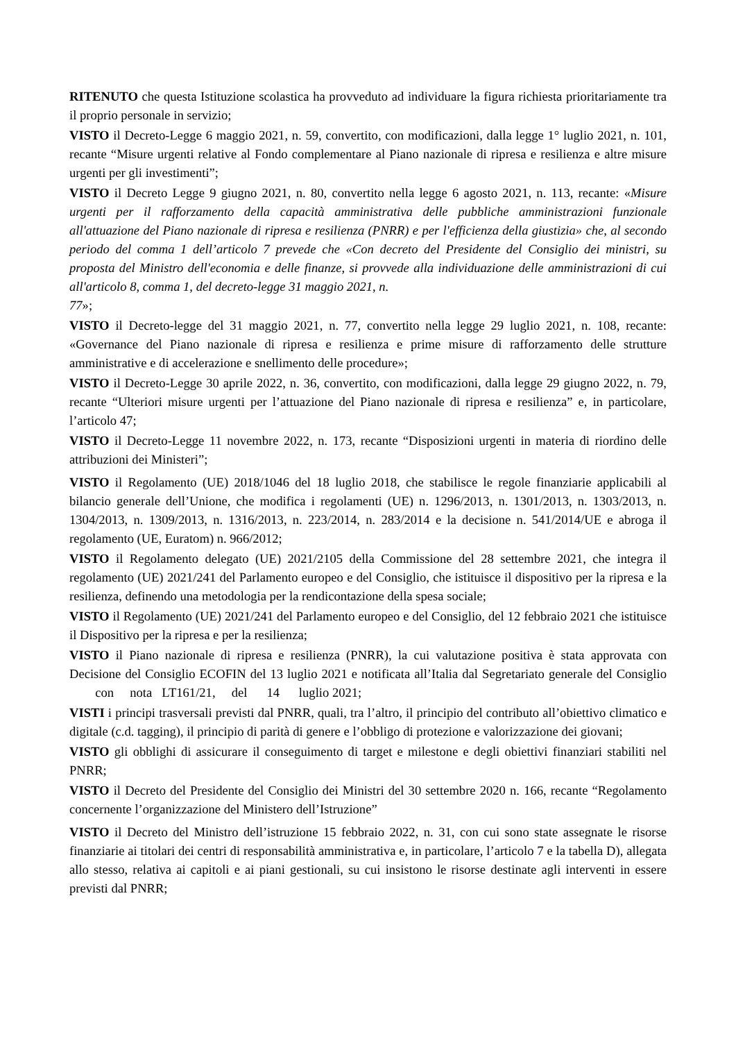RITENUTO che questa Istituzione scolastica ha provveduto ad individuare la figura richiesta prioritariamente tra il proprio personale in servizio;
VISTO il Decreto-Legge 6 maggio 2021, n. 59, convertito, con modificazioni, dalla legge 1° luglio 2021, n. 101, recante “Misure urgenti relative al Fondo complementare al Piano nazionale di ripresa e resilienza e altre misure urgenti per gli investimenti”;
VISTO il Decreto Legge 9 giugno 2021, n. 80, convertito nella legge 6 agosto 2021, n. 113, recante: «Misure urgenti per il rafforzamento della capacità amministrativa delle pubbliche amministrazioni funzionale all'attuazione del Piano nazionale di ripresa e resilienza (PNRR) e per l'efficienza della giustizia» che, al secondo periodo del comma 1 dell’articolo 7 prevede che «Con decreto del Presidente del Consiglio dei ministri, su proposta del Ministro dell'economia e delle finanze, si provvede alla individuazione delle amministrazioni di cui all'articolo 8, comma 1, del decreto-legge 31 maggio 2021, n.
77»;
VISTO il Decreto-legge del 31 maggio 2021, n. 77, convertito nella legge 29 luglio 2021, n. 108, recante: «Governance del Piano nazionale di ripresa e resilienza e prime misure di rafforzamento delle strutture amministrative e di accelerazione e snellimento delle procedure»;
VISTO il Decreto-Legge 30 aprile 2022, n. 36, convertito, con modificazioni, dalla legge 29 giugno 2022, n. 79, recante “Ulteriori misure urgenti per l’attuazione del Piano nazionale di ripresa e resilienza” e, in particolare, l’articolo 47;
VISTO il Decreto-Legge 11 novembre 2022, n. 173, recante “Disposizioni urgenti in materia di riordino delle attribuzioni dei Ministeri”;
VISTO il Regolamento (UE) 2018/1046 del 18 luglio 2018, che stabilisce le regole finanziarie applicabili al bilancio generale dell’Unione, che modifica i regolamenti (UE) n. 1296/2013, n. 1301/2013, n. 1303/2013, n. 1304/2013, n. 1309/2013, n. 1316/2013, n. 223/2014, n. 283/2014 e la decisione n. 541/2014/UE e abroga il regolamento (UE, Euratom) n. 966/2012;
VISTO il Regolamento delegato (UE) 2021/2105 della Commissione del 28 settembre 2021, che integra il regolamento (UE) 2021/241 del Parlamento europeo e del Consiglio, che istituisce il dispositivo per la ripresa e la resilienza, definendo una metodologia per la rendicontazione della spesa sociale;
VISTO il Regolamento (UE) 2021/241 del Parlamento europeo e del Consiglio, del 12 febbraio 2021 che istituisce il Dispositivo per la ripresa e per la resilienza;
VISTO il Piano nazionale di ripresa e resilienza (PNRR), la cui valutazione positiva è stata approvata con Decisione del Consiglio ECOFIN del 13 luglio 2021 e notificata all’Italia dal Segretariato generale del Consiglio con nota LT161/21, del 14 luglio 2021;
VISTI i principi trasversali previsti dal PNRR, quali, tra l’altro, il principio del contributo all’obiettivo climatico e digitale (c.d. tagging), il principio di parità di genere e l’obbligo di protezione e valorizzazione dei giovani;
VISTO gli obblighi di assicurare il conseguimento di target e milestone e degli obiettivi finanziari stabiliti nel PNRR;
VISTO il Decreto del Presidente del Consiglio dei Ministri del 30 settembre 2020 n. 166, recante “Regolamento concernente l’organizzazione del Ministero dell’Istruzione”
VISTO il Decreto del Ministro dell’istruzione 15 febbraio 2022, n. 31, con cui sono state assegnate le risorse finanziarie ai titolari dei centri di responsabilità amministrativa e, in particolare, l’articolo 7 e la tabella D), allegata allo stesso, relativa ai capitoli e ai piani gestionali, su cui insistono le risorse destinate agli interventi in essere previsti dal PNRR;